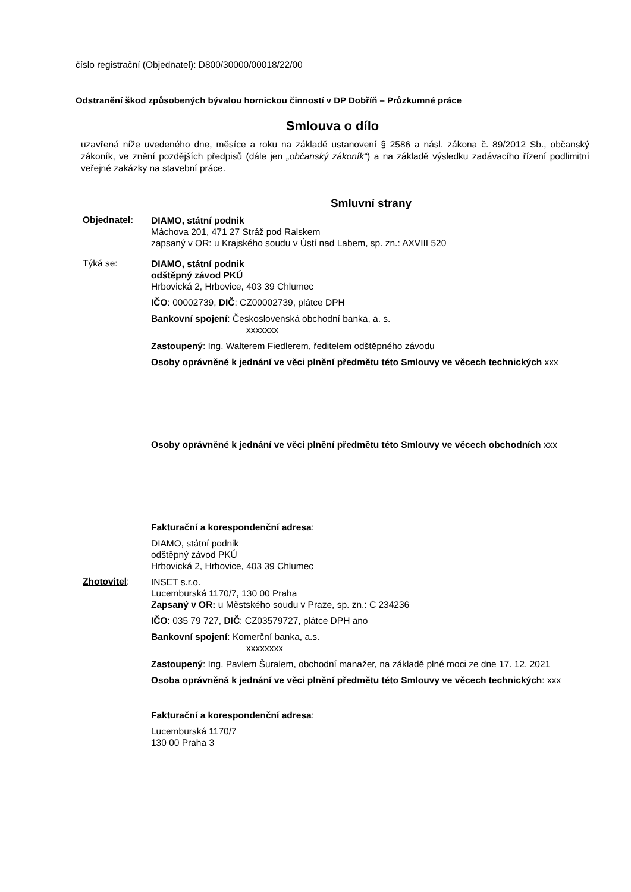číslo registrační (Objednatel): D800/30000/00018/22/00
Odstranění škod způsobených bývalou hornickou činností v DP Dobříň – Průzkumné práce
Smlouva o dílo
uzavřená níže uvedeného dne, měsíce a roku na základě ustanovení § 2586 a násl. zákona č. 89/2012 Sb., občanský zákoník, ve znění pozdějších předpisů (dále jen „občanský zákoník“) a na základě výsledku zadávacího řízení podlimitní veřejné zakázky na stavební práce.
Smluvní strany
Objednatel:
DIAMO, státní podnik
Máchova 201, 471 27 Stráž pod Ralskem
zapsaný v OR: u Krajského soudu v Ústí nad Labem, sp. zn.: AXVIII 520
Týká se:
DIAMO, státní podnik
odštěpný závod PKÚ
Hrbovická 2, Hrbovice, 403 39 Chlumec
IČO: 00002739, DIČ: CZ00002739, plátce DPH
Bankovní spojení: Československá obchodní banka, a. s.
xxxxxxx
Zastoupený: Ing. Walterem Fiedlerem, ředitelem odštěpného závodu
Osoby oprávněné k jednání ve věci plnění předmětu této Smlouvy ve věcech technických xxx
Osoby oprávněné k jednání ve věci plnění předmětu této Smlouvy ve věcech obchodních xxx
Fakturační a korespondenční adresa:
DIAMO, státní podnik
odštěpný závod PKÚ
Hrbovická 2, Hrbovice, 403 39 Chlumec
Zhotovitel:
INSET s.r.o.
Lucemburská 1170/7, 130 00 Praha
Zapsaný v OR: u Městského soudu v Praze, sp. zn.: C 234236
IČO: 035 79 727, DIČ: CZ03579727, plátce DPH ano
Bankovní spojení: Komerční banka, a.s.
xxxxxxxx
Zastoupený: Ing. Pavlem Šuralem, obchodní manažer, na základě plné moci ze dne 17. 12. 2021
Osoba oprávněná k jednání ve věci plnění předmětu této Smlouvy ve věcech technických: xxx
Fakturační a korespondenční adresa:
Lucemburská 1170/7
130 00 Praha 3